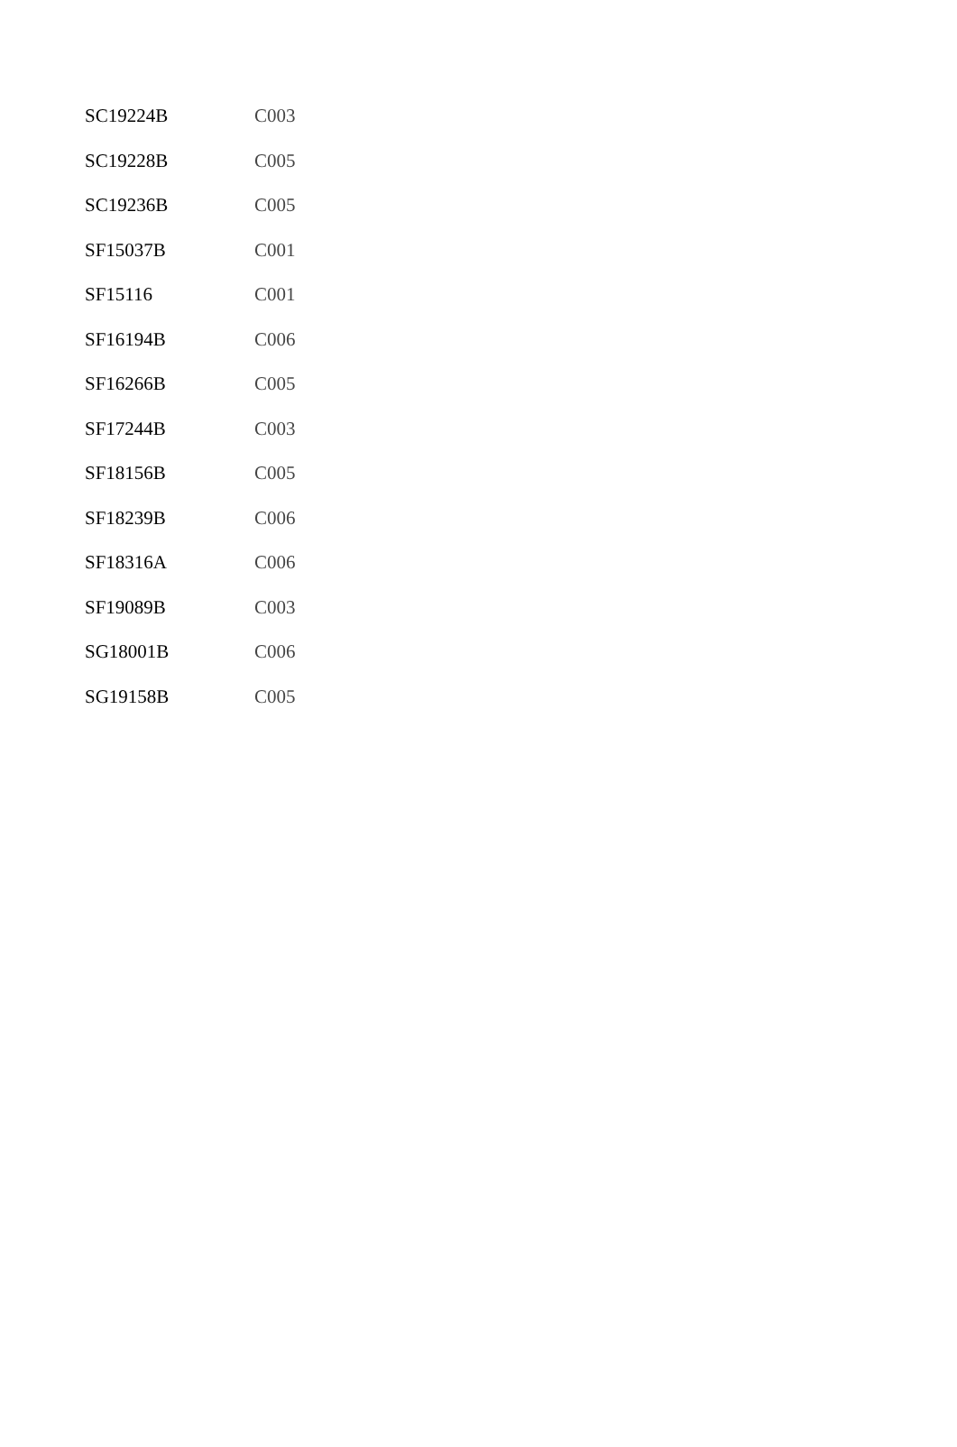| SC19224B | C003 |
| SC19228B | C005 |
| SC19236B | C005 |
| SF15037B | C001 |
| SF15116 | C001 |
| SF16194B | C006 |
| SF16266B | C005 |
| SF17244B | C003 |
| SF18156B | C005 |
| SF18239B | C006 |
| SF18316A | C006 |
| SF19089B | C003 |
| SG18001B | C006 |
| SG19158B | C005 |